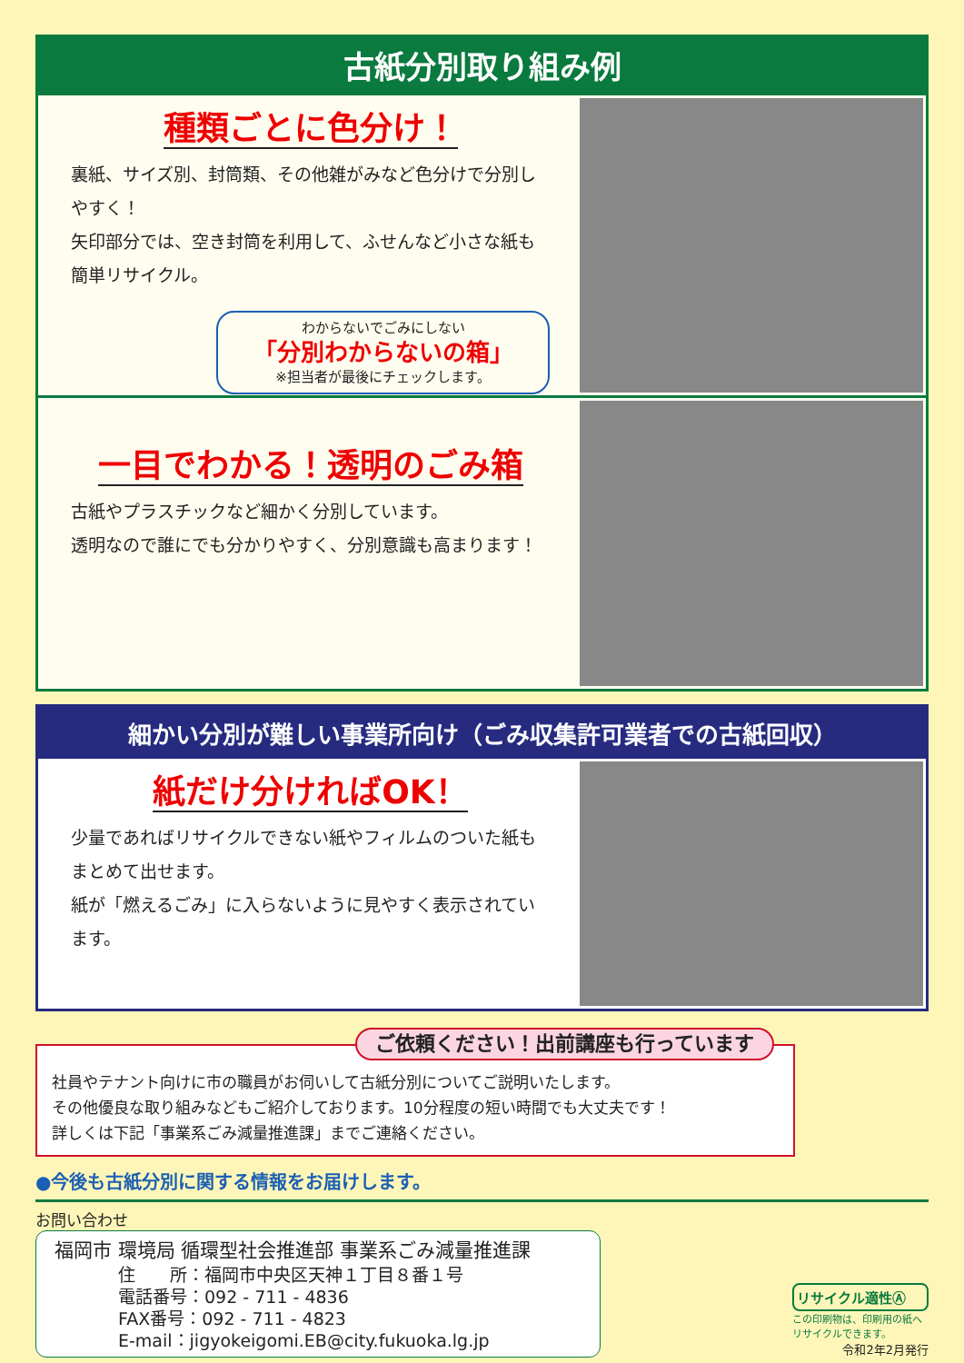古紙分別取り組み例
種類ごとに色分け！
裏紙、サイズ別、封筒類、その他雑がみなど色分けで分別しやすく！
矢印部分では、空き封筒を利用して、ふせんなど小さな紙も簡単リサイクル。
わからないでごみにしない
「分別わからないの箱」
※担当者が最後にチェックします。
一目でわかる！透明のごみ箱
古紙やプラスチックなど細かく分別しています。
透明なので誰にでも分かりやすく、分別意識も高まります！
細かい分別が難しい事業所向け（ごみ収集許可業者での古紙回収）
紙だけ分ければOK！
少量であればリサイクルできない紙やフィルムのついた紙もまとめて出せます。
紙が「燃えるごみ」に入らないように見やすく表示されています。
ご依頼ください！出前講座も行っています
社員やテナント向けに市の職員がお伺いして古紙分別についてご説明いたします。
その他優良な取り組みなどもご紹介しております。10分程度の短い時間でも大丈夫です！
詳しくは下記「事業系ごみ減量推進課」までご連絡ください。
●今後も古紙分別に関する情報をお届けします。
お問い合わせ
福岡市 環境局 循環型社会推進部 事業系ごみ減量推進課
住　　所：福岡市中央区天神１丁目８番１号
電話番号：092 - 711 - 4836
FAX番号：092 - 711 - 4823
E-mail：jigyokeigomi.EB@city.fukuoka.lg.jp
リサイクル適性Ⓐ
この印刷物は、印刷用の紙へリサイクルできます。
令和2年2月発行